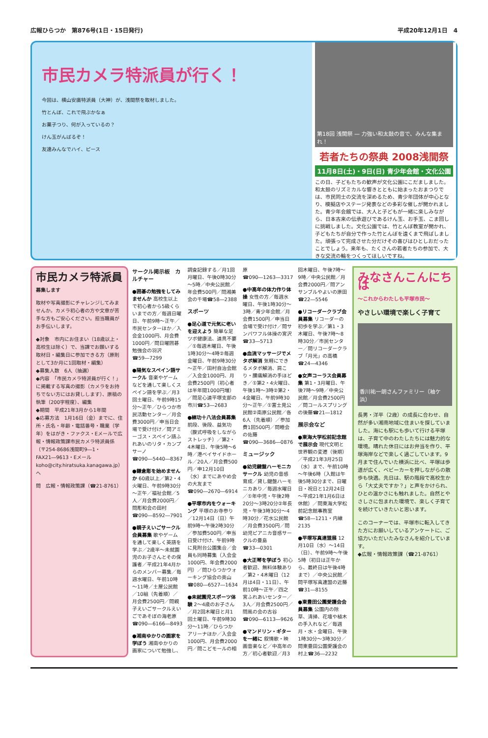広報ひらつか　第876号(1日・15日発行) 平成20年12月1日　4
市民カメラ特派員が行く！
今回は、横山安廣特派員（大神）が、浅間祭を取材しました。
竹とんぼ、これで飛ぶかなぁ
お菓子つり、何が入っているの？
けん玉がんばるぞ！
友達みんなでハイ、ピース
第18回 浅間祭 — 力強い和太鼓の音で、みんな集まれ！
若者たちの祭典 2008浅間祭
11月8日(土)・9日(日) 青少年会館・文化公園
この日、子どもたちの歓声が文化公園にこだましました。和太鼓のリズミカルな響きとともに始まったおまつりでは、市民同士の交流を深めるため、青少年団体が中心となり、模擬店やステージ発表などの多彩な催しが開かれました。青少年会館では、大人と子どもが一緒に楽しみながら、日本古来の伝承遊びであるけん玉、お手玉、こま回しに挑戦しました。文化公園では、竹とんぼ教室が開かれ、子どもたちが自分で作った竹とんぼを遠くまで飛ばしました。頑張って完成させた分だけその喜びはひとしおだったことでしょう。来年も、たくさんの若者たちの参加で、大きな交流の輪をつくってほしいですね。
市民カメラ特派員
募集します
取材や写真撮影にチャレンジしてみませんか。カメラ初心者の方や文章が苦手な方もご安心ください。担当職員がお手伝いします。
◆対象　市内にお住まい（18歳以上・高校生は除く）で、当課でお願いする取材日・編集日に参加できる方（原則として3か月に1回取材・編集）
◆募集人数　6人（抽選）
◆内容　「市民カメラ特派員が行く！」に掲載する写真の撮影（カメラをお持ちでない方にはお貸しします）、原稿の執筆（200字程度）、編集
◆期間　平成21年3月から1年間
◆応募方法　1月16日（金）までに、住所・氏名・年齢・電話番号・職業（学年）をはがき・ファクス・Eメールで広報・情報政策課市民カメラ特派員係（〒254-8686浅間町9―1・FAX21―9613・Eメール koho@city.hiratsuka.kanagawa.jp）へ
問　広報・情報政策課（☎21-8761）
サークル掲示板　カルチャー
●囲碁の勉強をしてみませんか 高校生以上で初心者から5級くらいまでの方／毎週日曜日、午前9時～正午／市民センターほか／入会金1000円、月会費1000円／問日曜囲碁勉強会の羽沢☎59―7299
●陽気なスペイン語サークル 音楽やゲームなどを通して楽しくスペイン語を学ぶ／月3回土曜日、午前9時15分～正午／ひらつか市民活動センター／月会費3000円／申当日会場で受け付け／問アミーゴス・スペイン語ふれあいのリタ・カンプサーノ☎090―5440―8367
●鎌倉彫を始めませんか 60歳以上／第2・4火曜日、午前9時30分～正午／福祉会館／5人／月会費2000円／問彫和会の田村☎090―8592―7901
●親子えいごサークル会員募集 歌やゲームを通して楽しく英語を学ぶ／2歳半～未就園児のお子さんとその保護者／平成21年4月からのメンバー募集／毎週水曜日、午前10時～11時／土屋公民館／10組（先着順）／月会費2500円／問親子えいごサークルえいごであそぼの海老原☎090―6166―8493
●湘南ゆかりの画家を学ぼう 湘南ゆかりの画家について勉強し、調査記録する／月1回月曜日、午後0時30分～5時／中央公民館／年会費500円／問湘美会の千場☎58―2388
スポーツ
●足心道で元気に老いを迎えよう 簡単な足ツボ健康法、道具不要／①毎週木曜日、午後1時30分～4時②毎週金曜日、午前9時30分～正午／田村自治会館／入会金1000円、月会費2500円（初心者は半年間1000円増）／問足心道平塚支部の市川☎53―2683
●練功十八法会員募集 前段、後段、益気功（腹式呼吸をしながらストレッチ）／第2・4木曜日、午後5時～6時／港ベイサイドホール／20人／月会費500円／申12月10日（水）までにあやめ会の大友まで☎090―2670―6914
●平塚市内をウォーキング 平塚のお寺参り／12月14日（日）午前9時～午後2時30分／参加費500円／申当日受け付け、午前9時に見附台公園集合／会員も同時募集（入会金1000円、年会費2000円）／問ひらつかウォーキング協会の奥山☎080―6527―1634
●未就園児スポーツ体験 2～4歳のお子さん／月2回木曜日と月1回土曜日、午前9時30分～11時／ひらつかアリーナほか／入会金1000円、月会費2000円／問こどモールの相原☎090―1263―3317
●中高年の体力作り体操 女性の方／毎週水曜日、午後1時30分～3時／青少年会館／月会費1500円／申当日会場で受け付け／問サンパワフル体操の宮沢☎33―5713
●血流マッサージでメタボ解消 気軽にできるメタボ解消、肩こり・腰痛解消の手ほどき／①第2・4火曜日、午後1時～3時②第2・4金曜日、午前9時30分～正午／①富士見公民館②南原公民館／各6人（先着順）／参加費1回500円／問睦会の佐藤☎090―3686―0876
ミュージック
●幼児鍵盤ハーモニカサークル 幼児の音感育成／貸し鍵盤ハーモニカあり／毎週水曜日／①年中児・午後2時20分～3時20分②年長児・午後3時30分～4時30分／花水公民館／月会費3500円／問幼児ピアニカ音感サークルの豊島☎33―0301
●大正琴を学ぼう 初心者歓迎、無料体験あり／第2・4木曜日（12月は4日・11日）、午前10時～正午／四之宮ふれあいセンター／3人／月会費2500円／問風の会の古谷☎090―6113―9626
●マンドリン・ギターを一緒に 叙情歌・映画音楽など／中高年の方／初心者歓迎／月3回木曜日、午後7時～9時／中央公民館／月会費2000円／問アンサンブルやよいの原田☎22―5546
●リコーダークラブ会員募集 リコーダーの初歩を学ぶ／第1・3木曜日、午後7時～8時30分／市民センター／問リコーダークラブ「月光」の高橋☎24―4346
●女声コーラス会員募集 第1・3月曜日、午後7時～9時／中央公民館／月会費2500円／問コールスプリングの後藤☎21―1812
展示会など
●東海大学松前記念館で展示会 現代文明と世界観の変遷（後期）／平成21年3月25日（水）まで、午前10時～午後6時（入館は午後5時30分まで、日曜日・祝日と12月24日～平成21年1月6日は休館）／問東海大学松前記念館事務室☎58―1211・内線2135
●平塚写真連盟展 12月10日（水）～14日（日）、午前9時～午後5時（初日は正午から、最終日は午後4時まで）／中央公民館／問平塚写真連盟の近藤☎31―8155
●東豊田公園愛護会会員募集 公園内の除草、清掃、花壇や植木の手入れなど／毎週月・水・金曜日、午後1時30分～3時30分／問東豊田公園愛護会の村上☎36―2232
みなさんこんにちは
～これからわたしも平塚市民～
やさしい環境で楽しく子育て
香川祐一朗さんファミリー（袖ケ浜）
長男・洋平（2歳）の成長に合わせ、自然が多い湘南地域に住まいを探していました。海にも駅にも歩いて行ける平塚は、子育て中のわたしたちには魅力的な環境。晴れた休日にはお弁当を作り、平塚海岸などで楽しく過ごしています。9月まで住んでいた横浜に比べ、平塚は歩道が広く、ベビーカーを押しながらの散歩も快適。先日は、駅の階段で高校生から「大丈夫ですか？」と声をかけられ、ひとの温かさにも触れました。自然とやさしさに包まれた環境で、楽しく子育てを続けていきたいと思います。
このコーナーでは、平塚市に転入してきた方にお願いしているアンケートに、ご協力いただいたみなさんを紹介しています。
◆広報・情報政策課（☎21-8761）